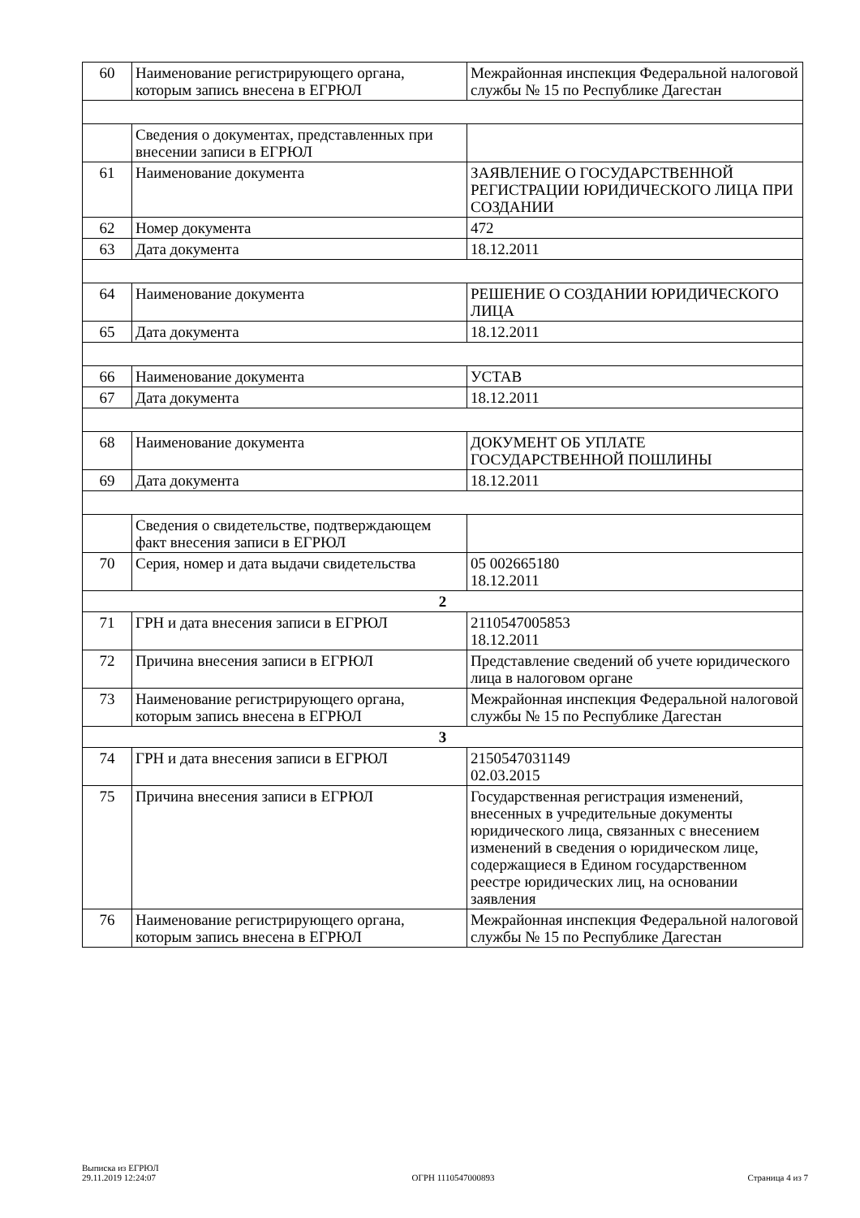| 60 | Наименование регистрирующего органа, которым запись внесена в ЕГРЮЛ | Межрайонная инспекция Федеральной налоговой службы № 15 по Республике Дагестан |
| | Сведения о документах, представленных при внесении записи в ЕГРЮЛ | |
| 61 | Наименование документа | ЗАЯВЛЕНИЕ О ГОСУДАРСТВЕННОЙ РЕГИСТРАЦИИ ЮРИДИЧЕСКОГО ЛИЦА ПРИ СОЗДАНИИ |
| 62 | Номер документа | 472 |
| 63 | Дата документа | 18.12.2011 |
| 64 | Наименование документа | РЕШЕНИЕ О СОЗДАНИИ ЮРИДИЧЕСКОГО ЛИЦА |
| 65 | Дата документа | 18.12.2011 |
| 66 | Наименование документа | УСТАВ |
| 67 | Дата документа | 18.12.2011 |
| 68 | Наименование документа | ДОКУМЕНТ ОБ УПЛАТЕ ГОСУДАРСТВЕННОЙ ПОШЛИНЫ |
| 69 | Дата документа | 18.12.2011 |
| | Сведения о свидетельстве, подтверждающем факт внесения записи в ЕГРЮЛ | |
| 70 | Серия, номер и дата выдачи свидетельства | 05 002665180 18.12.2011 |
| 2 | | |
| 71 | ГРН и дата внесения записи в ЕГРЮЛ | 2110547005853 18.12.2011 |
| 72 | Причина внесения записи в ЕГРЮЛ | Представление сведений об учете юридического лица в налоговом органе |
| 73 | Наименование регистрирующего органа, которым запись внесена в ЕГРЮЛ | Межрайонная инспекция Федеральной налоговой службы № 15 по Республике Дагестан |
| 3 | | |
| 74 | ГРН и дата внесения записи в ЕГРЮЛ | 2150547031149 02.03.2015 |
| 75 | Причина внесения записи в ЕГРЮЛ | Государственная регистрация изменений, внесенных в учредительные документы юридического лица, связанных с внесением изменений в сведения о юридическом лице, содержащиеся в Едином государственном реестре юридических лиц, на основании заявления |
| 76 | Наименование регистрирующего органа, которым запись внесена в ЕГРЮЛ | Межрайонная инспекция Федеральной налоговой службы № 15 по Республике Дагестан |
Выписка из ЕГРЮЛ
29.11.2019 12:24:07
ОГРН 1110547000893
Страница 4 из 7